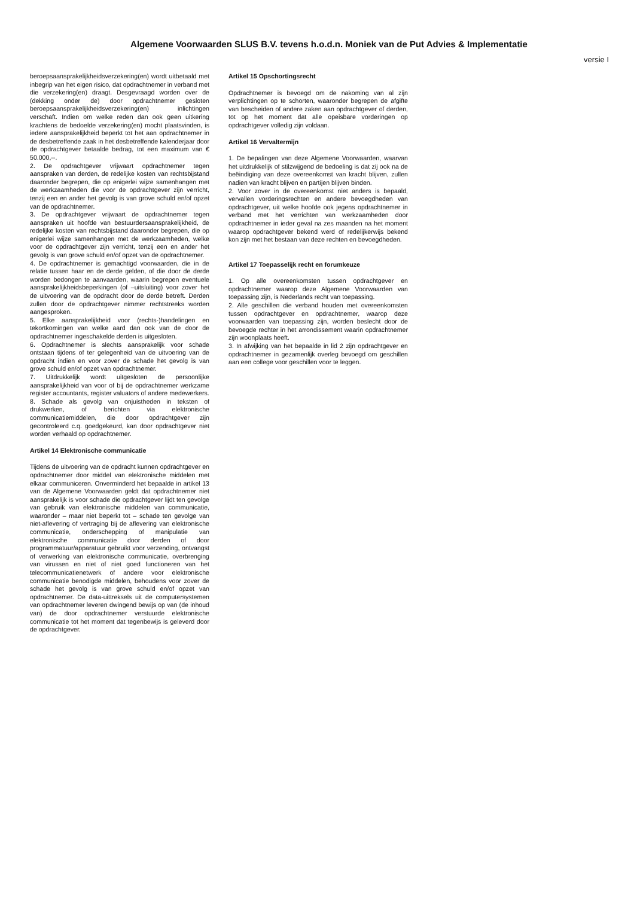Algemene Voorwaarden SLUS B.V. tevens h.o.d.n. Moniek van de Put Advies & Implementatie
versie I
beroepsaansprakelijkheidsverzekering(en) wordt uitbetaald met inbegrip van het eigen risico, dat opdrachtnemer in verband met die verzekering(en) draagt. Desgevraagd worden over de (dekking onder de) door opdrachtnemer gesloten beroepsaansprakelijkheidsverzekering(en) inlichtingen verschaft. Indien om welke reden dan ook geen uitkering krachtens de bedoelde verzekering(en) mocht plaatsvinden, is iedere aansprakelijkheid beperkt tot het aan opdrachtnemer in de desbetreffende zaak in het desbetreffende kalenderjaar door de opdrachtgever betaalde bedrag, tot een maximum van € 50.000,--.
2. De opdrachtgever vrijwaart opdrachtnemer tegen aanspraken van derden, de redelijke kosten van rechtsbijstand daaronder begrepen, die op enigerlei wijze samenhangen met de werkzaamheden die voor de opdrachtgever zijn verricht, tenzij een en ander het gevolg is van grove schuld en/of opzet van de opdrachtnemer.
3. De opdrachtgever vrijwaart de opdrachtnemer tegen aanspraken uit hoofde van bestuurdersaansprakelijkheid, de redelijke kosten van rechtsbijstand daaronder begrepen, die op enigerlei wijze samenhangen met de werkzaamheden, welke voor de opdrachtgever zijn verricht, tenzij een en ander het gevolg is van grove schuld en/of opzet van de opdrachtnemer.
4. De opdrachtnemer is gemachtigd voorwaarden, die in de relatie tussen haar en de derde gelden, of die door de derde worden bedongen te aanvaarden, waarin begrepen eventuele aansprakelijkheidsbeperkingen (of –uitsluiting) voor zover het de uitvoering van de opdracht door de derde betreft. Derden zullen door de opdrachtgever nimmer rechtstreeks worden aangesproken.
5. Elke aansprakelijkheid voor (rechts-)handelingen en tekortkomingen van welke aard dan ook van de door de opdrachtnemer ingeschakelde derden is uitgesloten.
6. Opdrachtnemer is slechts aansprakelijk voor schade ontstaan tijdens of ter gelegenheid van de uitvoering van de opdracht indien en voor zover de schade het gevolg is van grove schuld en/of opzet van opdrachtnemer.
7. Uitdrukkelijk wordt uitgesloten de persoonlijke aansprakelijkheid van voor of bij de opdrachtnemer werkzame register accountants, register valuators of andere medewerkers.
8. Schade als gevolg van onjuistheden in teksten of drukwerken, of berichten via elektronische communicatiemiddelen, die door opdrachtgever zijn gecontroleerd c.q. goedgekeurd, kan door opdrachtgever niet worden verhaald op opdrachtnemer.
Artikel 14 Elektronische communicatie
Tijdens de uitvoering van de opdracht kunnen opdrachtgever en opdrachtnemer door middel van elektronische middelen met elkaar communiceren. Onverminderd het bepaalde in artikel 13 van de Algemene Voorwaarden geldt dat opdrachtnemer niet aansprakelijk is voor schade die opdrachtgever lijdt ten gevolge van gebruik van elektronische middelen van communicatie, waaronder – maar niet beperkt tot – schade ten gevolge van niet-aflevering of vertraging bij de aflevering van elektronische communicatie, onderschepping of manipulatie van elektronische communicatie door derden of door programmatuur/apparatuur gebruikt voor verzending, ontvangst of verwerking van elektronische communicatie, overbrenging van virussen en niet of niet goed functioneren van het telecommunicatienetwerk of andere voor elektronische communicatie benodigde middelen, behoudens voor zover de schade het gevolg is van grove schuld en/of opzet van opdrachtnemer. De data-uittreksels uit de computersystemen van opdrachtnemer leveren dwingend bewijs op van (de inhoud van) de door opdrachtnemer verstuurde elektronische communicatie tot het moment dat tegenbewijs is geleverd door de opdrachtgever.
Artikel 15 Opschortingsrecht
Opdrachtnemer is bevoegd om de nakoming van al zijn verplichtingen op te schorten, waaronder begrepen de afgifte van bescheiden of andere zaken aan opdrachtgever of derden, tot op het moment dat alle opeisbare vorderingen op opdrachtgever volledig zijn voldaan.
Artikel 16 Vervaltermijn
1. De bepalingen van deze Algemene Voorwaarden, waarvan het uitdrukkelijk of stilzwijgend de bedoeling is dat zij ook na de beëindiging van deze overeenkomst van kracht blijven, zullen nadien van kracht blijven en partijen blijven binden.
2. Voor zover in de overeenkomst niet anders is bepaald, vervallen vorderingsrechten en andere bevoegdheden van opdrachtgever, uit welke hoofde ook jegens opdrachtnemer in verband met het verrichten van werkzaamheden door opdrachtnemer in ieder geval na zes maanden na het moment waarop opdrachtgever bekend werd of redelijkerwijs bekend kon zijn met het bestaan van deze rechten en bevoegdheden.
Artikel 17 Toepasselijk recht en forumkeuze
1. Op alle overeenkomsten tussen opdrachtgever en opdrachtnemer waarop deze Algemene Voorwaarden van toepassing zijn, is Nederlands recht van toepassing.
2. Alle geschillen die verband houden met overeenkomsten tussen opdrachtgever en opdrachtnemer, waarop deze voorwaarden van toepassing zijn, worden beslecht door de bevoegde rechter in het arrondissement waarin opdrachtnemer zijn woonplaats heeft.
3. In afwijking van het bepaalde in lid 2 zijn opdrachtgever en opdrachtnemer in gezamenlijk overleg bevoegd om geschillen aan een college voor geschillen voor te leggen.